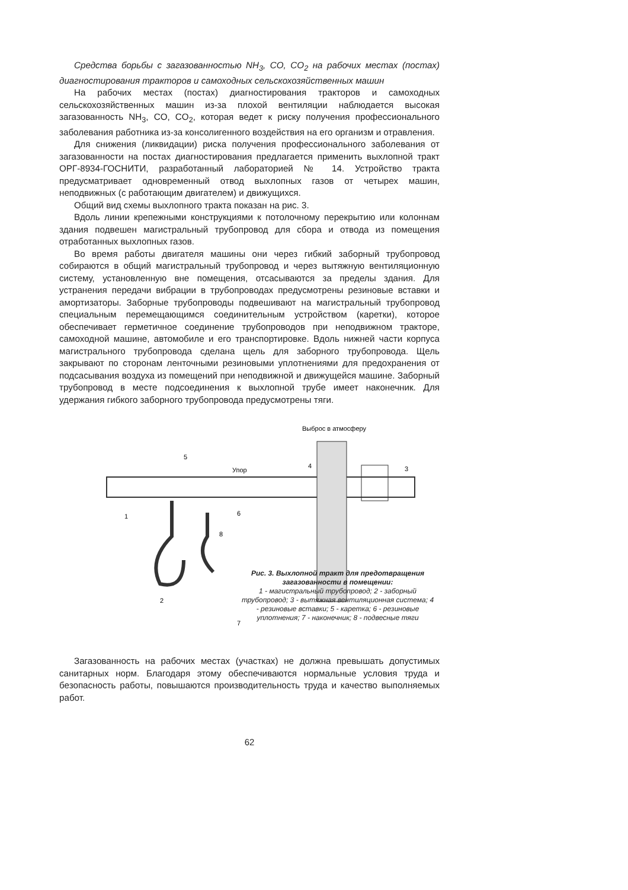Средства борьбы с загазованностью NH<sub>3</sub>, CO, CO<sub>2</sub> на рабочих местах (постах) диагностирования тракторов и самоходных сельскохозяйственных машин
На рабочих местах (постах) диагностирования тракторов и самоходных сельскохозяйственных машин из-за плохой вентиляции наблюдается высокая загазованность NH<sub>3</sub>, CO, CO<sub>2</sub>, которая ведет к риску получения профессионального заболевания работника из-за консолигенного воздействия на его организм и отравления.
Для снижения (ликвидации) риска получения профессионального заболевания от загазованности на постах диагностирования предлагается применить выхлопной тракт ОРГ-8934-ГОСНИТИ, разработанный лабораторией № 14. Устройство тракта предусматривает одновременный отвод выхлопных газов от четырех машин, неподвижных (с работающим двигателем) и движущихся.
Общий вид схемы выхлопного тракта показан на рис. 3.
Вдоль линии крепежными конструкциями к потолочному перекрытию или колоннам здания подвешен магистральный трубопровод для сбора и отвода из помещения отработанных выхлопных газов.
Во время работы двигателя машины они через гибкий заборный трубопровод собираются в общий магистральный трубопровод и через вытяжную вентиляционную систему, установленную вне помещения, отсасываются за пределы здания. Для устранения передачи вибрации в трубопроводах предусмотрены резиновые вставки и амортизаторы. Заборные трубопроводы подвешивают на магистральный трубопровод специальным перемещающимся соединительным устройством (каретки), которое обеспечивает герметичное соединение трубопроводов при неподвижном тракторе, самоходной машине, автомобиле и его транспортировке. Вдоль нижней части корпуса магистрального трубопровода сделана щель для заборного трубопровода. Щель закрывают по сторонам ленточными резиновыми уплотнениями для предохранения от подсасывания воздуха из помещений при неподвижной и движущейся машине. Заборный трубопровод в месте подсоединения к выхлопной трубе имеет наконечник. Для удержания гибкого заборного трубопровода предусмотрены тяги.
Выброс в атмосферу
Упор
1
2
3
4
5
6
7
8
Рис. 3. Выхлопной тракт для предотвращения загазованности в помещении:
1 - магистральный трубопровод; 2 - заборный трубопровод; 3 - вытяжная вентиляционная система; 4 - резиновые вставки; 5 - каретка; 6 - резиновые уплотнения; 7 - наконечник; 8 - подвесные тяги
Загазованность на рабочих местах (участках) не должна превышать допустимых санитарных норм. Благодаря этому обеспечиваются нормальные условия труда и безопасность работы, повышаются производительность труда и качество выполняемых работ.
62